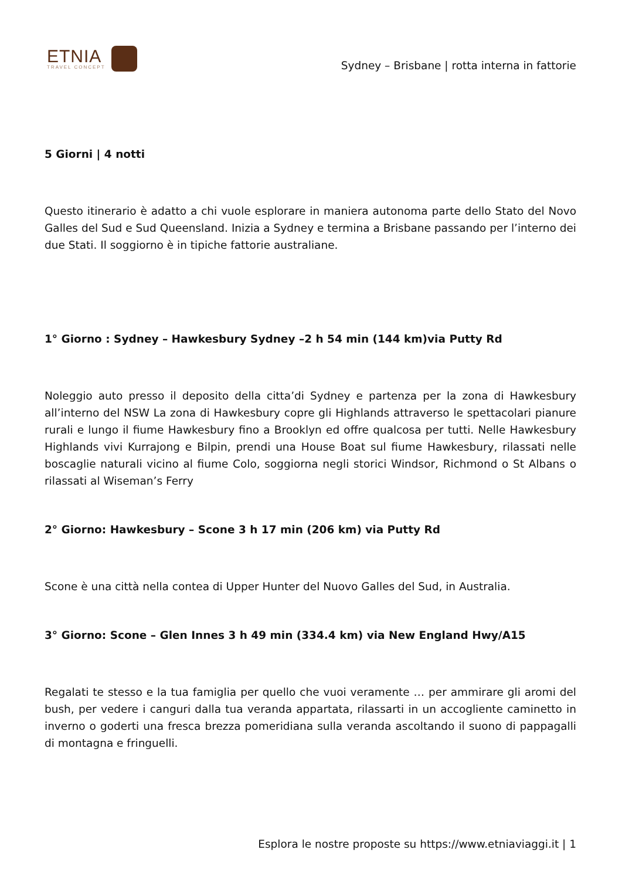ETNIA
TRAVEL CONCEPT
Sydney – Brisbane | rotta interna in fattorie
5 Giorni | 4 notti
Questo itinerario è adatto a chi vuole esplorare in maniera autonoma parte dello Stato del Novo Galles del Sud e Sud Queensland. Inizia a Sydney e termina a Brisbane passando per l’interno dei due Stati. Il soggiorno è in tipiche fattorie australiane.
1° Giorno : Sydney – Hawkesbury Sydney –2 h 54 min (144 km)via Putty Rd
Noleggio auto presso il deposito della citta’di Sydney e partenza per la zona di Hawkesbury all’interno del NSW La zona di Hawkesbury copre gli Highlands attraverso le spettacolari pianure rurali e lungo il fiume Hawkesbury fino a Brooklyn ed offre qualcosa per tutti. Nelle Hawkesbury Highlands vivi Kurrajong e Bilpin, prendi una House Boat sul fiume Hawkesbury, rilassati nelle boscaglie naturali vicino al fiume Colo, soggiorna negli storici Windsor, Richmond o St Albans o rilassati al Wiseman’s Ferry
2° Giorno: Hawkesbury – Scone 3 h 17 min (206 km) via Putty Rd
Scone è una città nella contea di Upper Hunter del Nuovo Galles del Sud, in Australia.
3° Giorno: Scone – Glen Innes 3 h 49 min (334.4 km) via New England Hwy/A15
Regalati te stesso e la tua famiglia per quello che vuoi veramente … per ammirare gli aromi del bush, per vedere i canguri dalla tua veranda appartata, rilassarti in un accogliente caminetto in inverno o goderti una fresca brezza pomeridiana sulla veranda ascoltando il suono di pappagalli di montagna e fringuelli.
Esplora le nostre proposte su https://www.etniaviaggi.it | 1